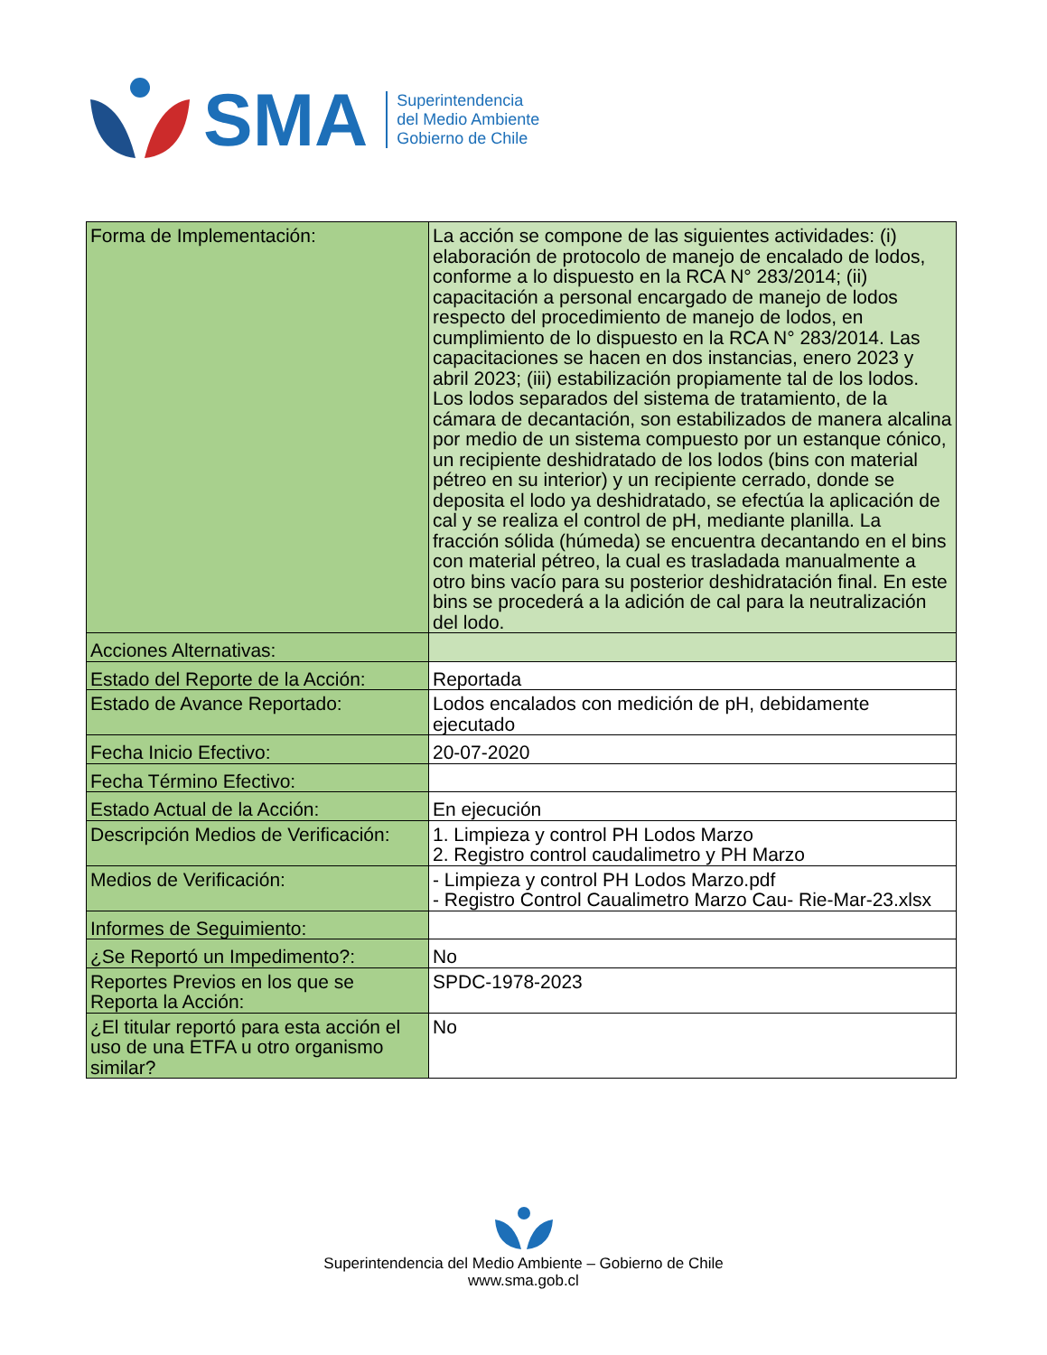SMA
Superintendencia
del Medio Ambiente
Gobierno de Chile
| Forma de Implementación: | La acción se compone de las siguientes actividades: (i) elaboración de protocolo de manejo de encalado de lodos, conforme a lo dispuesto en la RCA N° 283/2014; (ii) capacitación a personal encargado de manejo de lodos respecto del procedimiento de manejo de lodos, en cumplimiento de lo dispuesto en la RCA N° 283/2014. Las capacitaciones se hacen en dos instancias, enero 2023 y abril 2023; (iii) estabilización propiamente tal de los lodos. Los lodos separados del sistema de tratamiento, de la cámara de decantación, son estabilizados de manera alcalina por medio de un sistema compuesto por un estanque cónico, un recipiente deshidratado de los lodos (bins con material pétreo en su interior) y un recipiente cerrado, donde se deposita el lodo ya deshidratado, se efectúa la aplicación de cal y se realiza el control de pH, mediante planilla. La fracción sólida (húmeda) se encuentra decantando en el bins con material pétreo, la cual es trasladada manualmente a otro bins vacío para su posterior deshidratación final. En este bins se procederá a la adición de cal para la neutralización del lodo. |
| Acciones Alternativas: | |
| Estado del Reporte de la Acción: | Reportada |
| Estado de Avance Reportado: | Lodos encalados con medición de pH, debidamente ejecutado |
| Fecha Inicio Efectivo: | 20-07-2020 |
| Fecha Término Efectivo: | |
| Estado Actual de la Acción: | En ejecución |
| Descripción Medios de Verificación: | 1. Limpieza y control PH Lodos Marzo 2. Registro control caudalimetro y PH Marzo |
| Medios de Verificación: | - Limpieza y control PH Lodos Marzo.pdf - Registro Control Caualimetro Marzo Cau- Rie-Mar-23.xlsx |
| Informes de Seguimiento: | |
| ¿Se Reportó un Impedimento?: | No |
| Reportes Previos en los que se Reporta la Acción: | SPDC-1978-2023 |
| ¿El titular reportó para esta acción el uso de una ETFA u otro organismo similar? | No |
Superintendencia del Medio Ambiente – Gobierno de Chile
www.sma.gob.cl